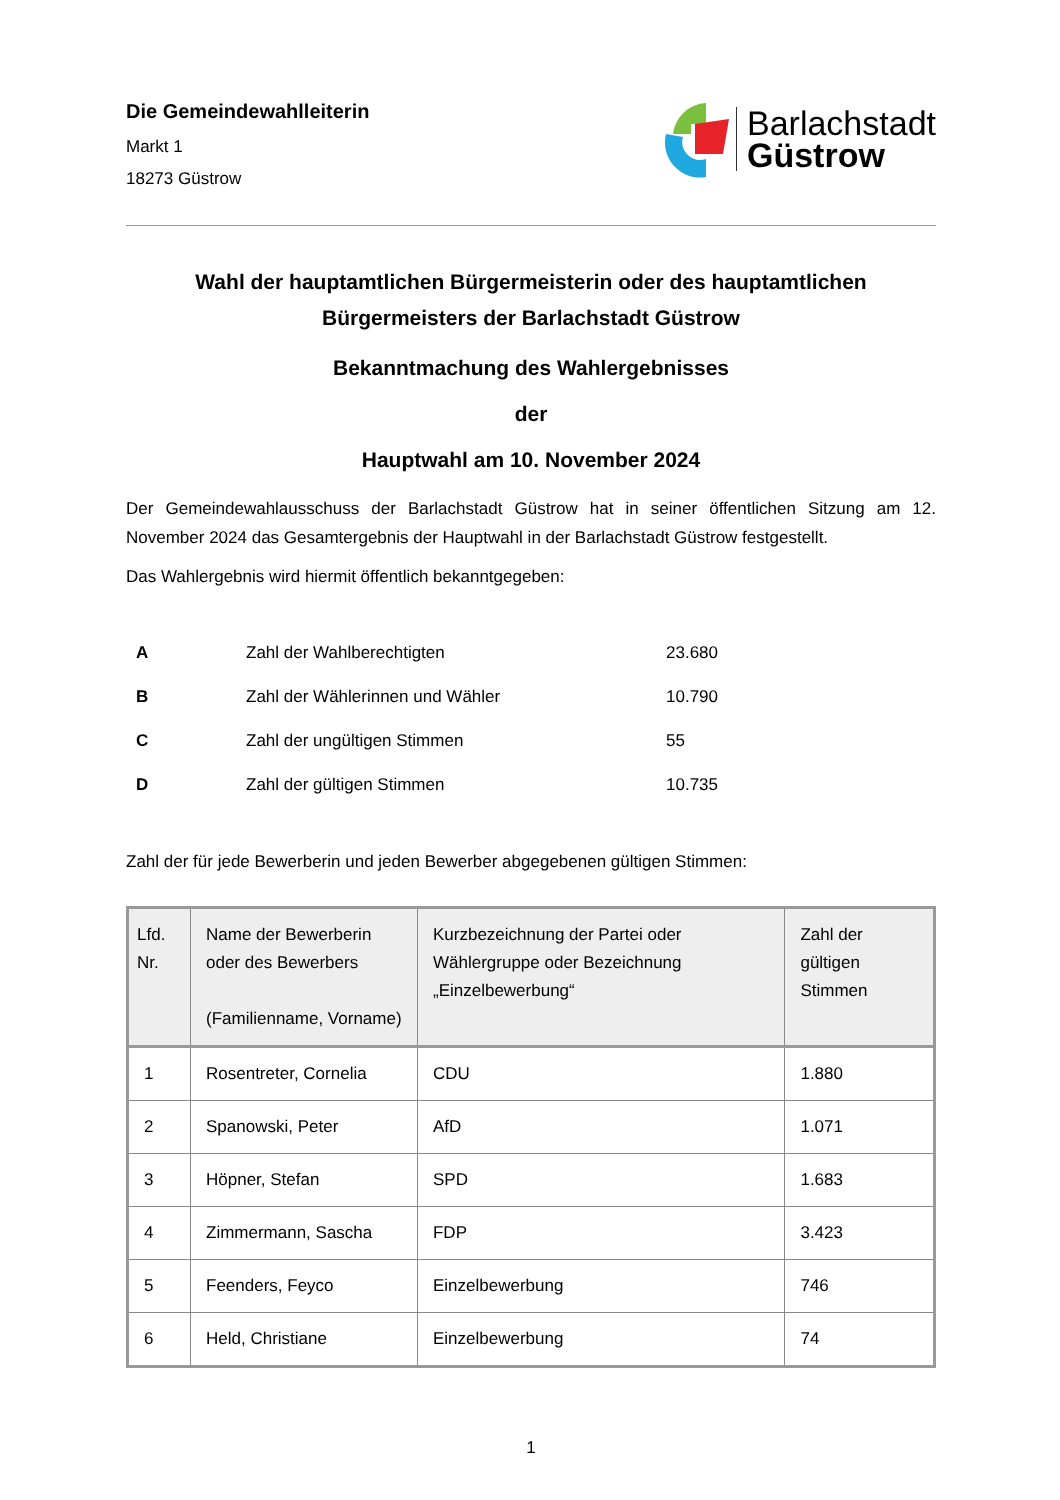Die Gemeindewahlleiterin
Markt 1
18273 Güstrow
Barlachstadt
Güstrow
Wahl der hauptamtlichen Bürgermeisterin oder des hauptamtlichen Bürgermeisters der Barlachstadt Güstrow
Bekanntmachung des Wahlergebnisses
der
Hauptwahl am 10. November 2024
Der Gemeindewahlausschuss der Barlachstadt Güstrow hat in seiner öffentlichen Sitzung am 12. November 2024 das Gesamtergebnis der Hauptwahl in der Barlachstadt Güstrow festgestellt.
Das Wahlergebnis wird hiermit öffentlich bekanntgegeben:
| A | Zahl der Wahlberechtigten | 23.680 |
| B | Zahl der Wählerinnen und Wähler | 10.790 |
| C | Zahl der ungültigen Stimmen | 55 |
| D | Zahl der gültigen Stimmen | 10.735 |
Zahl der für jede Bewerberin und jeden Bewerber abgegebenen gültigen Stimmen:
| Lfd. Nr. | Name der Bewerberin oder des Bewerbers (Familienname, Vorname) | Kurzbezeichnung der Partei oder Wählergruppe oder Bezeichnung „Einzelbewerbung“ | Zahl der gültigen Stimmen |
| --- | --- | --- | --- |
| 1 | Rosentreter, Cornelia | CDU | 1.880 |
| 2 | Spanowski, Peter | AfD | 1.071 |
| 3 | Höpner, Stefan | SPD | 1.683 |
| 4 | Zimmermann, Sascha | FDP | 3.423 |
| 5 | Feenders, Feyco | Einzelbewerbung | 746 |
| 6 | Held, Christiane | Einzelbewerbung | 74 |
1